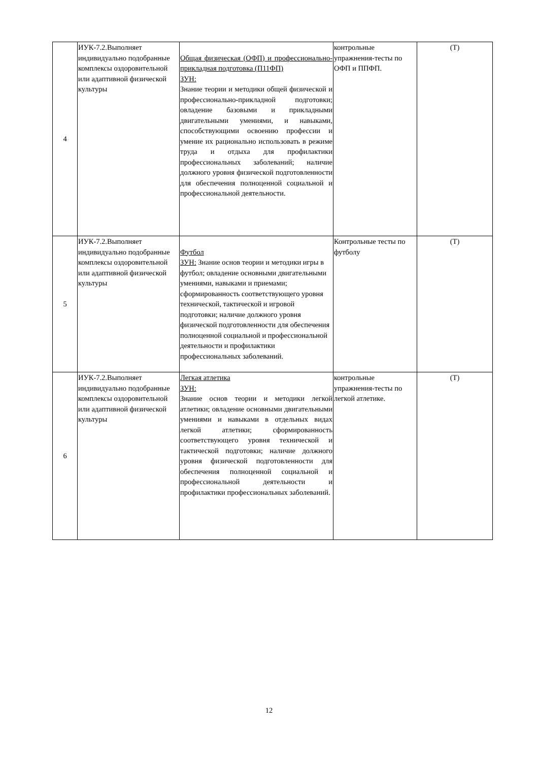| 4 | ИУК-7.2.Выполняет индивидуально подобранные комплексы оздоровительной или адаптивной физической культуры | Общая физическая (ОФП) и профессионально-прикладная подготовка (П11ФП) ЗУН: Знание теории и методики общей физической и профессионально-прикладной подготовки; овладение базовыми и прикладными двигательными умениями, и навыками, способствующими освоению профессии и умение их рационально использовать в режиме труда и отдыха для профилактики профессиональных заболеваний; наличие должного уровня физической подготовленности для обеспечения полноценной социальной и профессиональной деятельности. | контрольные упражнения-тесты по ОФП и ППФП. | (Т) |
| 5 | ИУК-7.2.Выполняет индивидуально подобранные комплексы оздоровительной или адаптивной физической культуры | Футбол ЗУН: Знание основ теории и методики игры в футбол; овладение основными двигательными умениями, навыками и приемами; сформированность соответствующего уровня технической, тактической и игровой подготовки; наличие должного уровня физической подготовленности для обеспечения полноценной социальной и профессиональной деятельности и профилактики профессиональных заболеваний. | Контрольные тесты по футболу | (Т) |
| 6 | ИУК-7.2.Выполняет индивидуально подобранные комплексы оздоровительной или адаптивной физической культуры | Легкая атлетика ЗУН: Знание основ теории и методики легкой атлетики; овладение основными двигательными умениями и навыками в отдельных видах легкой атлетики; сформированность соответствующего уровня технической и тактической подготовки; наличие должного уровня физической подготовленности для обеспечения полноценной социальной и профессиональной деятельности и профилактики профессиональных заболеваний. | контрольные упражнения-тесты по легкой атлетике. | (Т) |
12